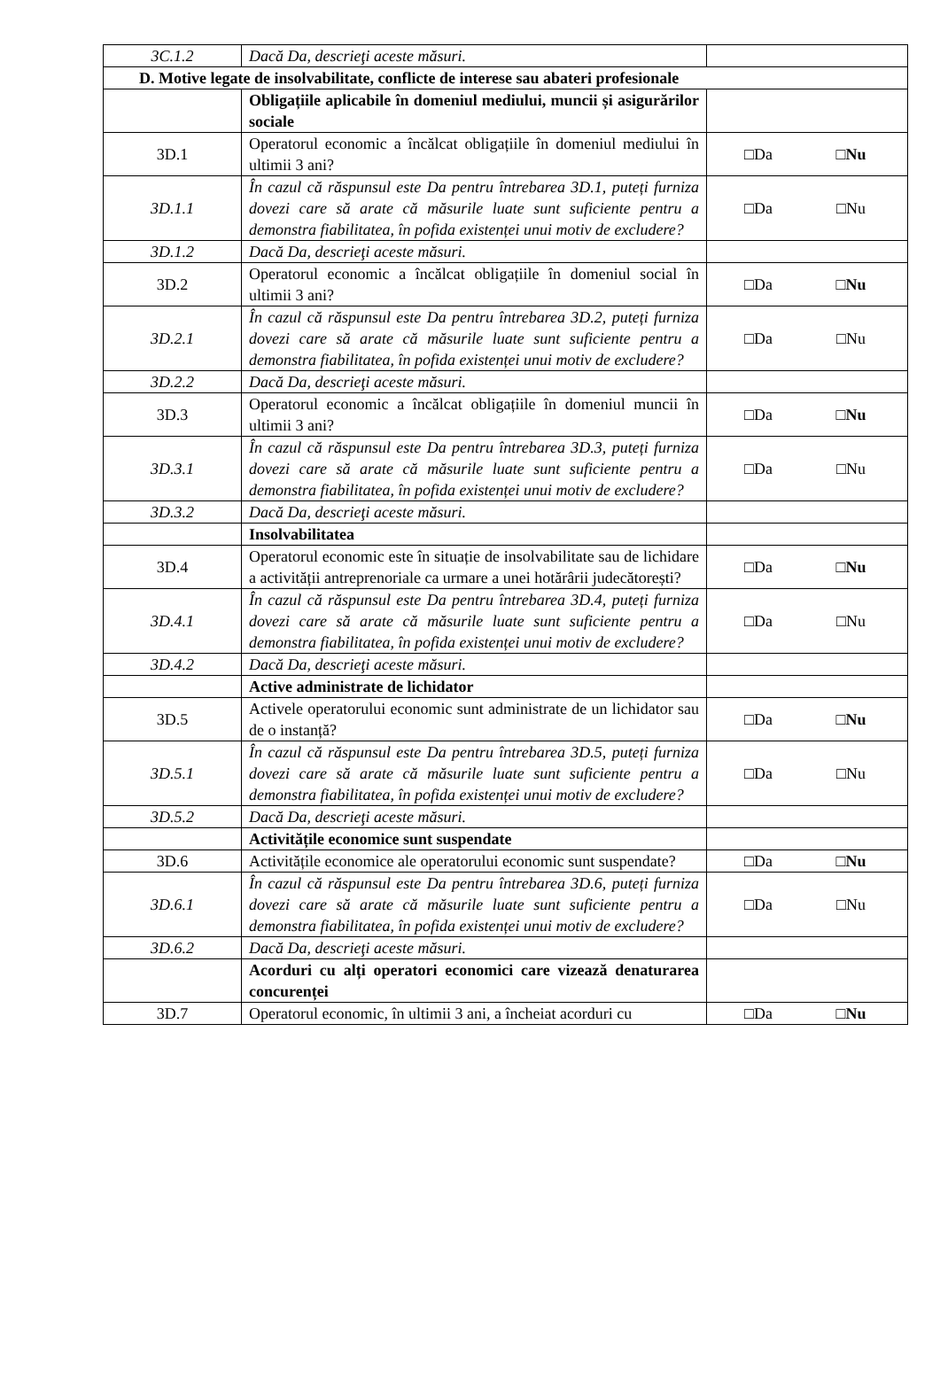| 3C.1.2 | Dacă Da, descrieţi aceste măsuri. | |
| D. Motive legate de insolvabilitate, conflicte de interese sau abateri profesionale | | |
| | Obligațiile aplicabile în domeniul mediului, muncii și asigurărilor sociale | |
| 3D.1 | Operatorul economic a încălcat obligațiile în domeniul mediului în ultimii 3 ani? | □Da □Nu |
| 3D.1.1 | În cazul că răspunsul este Da pentru întrebarea 3D.1, puteți furniza dovezi care să arate că măsurile luate sunt suficiente pentru a demonstra fiabilitatea, în pofida existenței unui motiv de excludere? | □Da □Nu |
| 3D.1.2 | Dacă Da, descrieţi aceste măsuri. | |
| 3D.2 | Operatorul economic a încălcat obligațiile în domeniul social în ultimii 3 ani? | □Da □Nu |
| 3D.2.1 | În cazul că răspunsul este Da pentru întrebarea 3D.2, puteți furniza dovezi care să arate că măsurile luate sunt suficiente pentru a demonstra fiabilitatea, în pofida existenței unui motiv de excludere? | □Da □Nu |
| 3D.2.2 | Dacă Da, descrieţi aceste măsuri. | |
| 3D.3 | Operatorul economic a încălcat obligațiile în domeniul muncii în ultimii 3 ani? | □Da □Nu |
| 3D.3.1 | În cazul că răspunsul este Da pentru întrebarea 3D.3, puteți furniza dovezi care să arate că măsurile luate sunt suficiente pentru a demonstra fiabilitatea, în pofida existenței unui motiv de excludere? | □Da □Nu |
| 3D.3.2 | Dacă Da, descrieţi aceste măsuri. | |
| | Insolvabilitatea | |
| 3D.4 | Operatorul economic este în situație de insolvabilitate sau de lichidare a activității antreprenoriale ca urmare a unei hotărârii judecătorești? | □Da □Nu |
| 3D.4.1 | În cazul că răspunsul este Da pentru întrebarea 3D.4, puteți furniza dovezi care să arate că măsurile luate sunt suficiente pentru a demonstra fiabilitatea, în pofida existenței unui motiv de excludere? | □Da □Nu |
| 3D.4.2 | Dacă Da, descrieţi aceste măsuri. | |
| | Active administrate de lichidator | |
| 3D.5 | Activele operatorului economic sunt administrate de un lichidator sau de o instanță? | □Da □Nu |
| 3D.5.1 | În cazul că răspunsul este Da pentru întrebarea 3D.5, puteți furniza dovezi care să arate că măsurile luate sunt suficiente pentru a demonstra fiabilitatea, în pofida existenței unui motiv de excludere? | □Da □Nu |
| 3D.5.2 | Dacă Da, descrieţi aceste măsuri. | |
| | Activitățile economice sunt suspendate | |
| 3D.6 | Activitățile economice ale operatorului economic sunt suspendate? | □Da □Nu |
| 3D.6.1 | În cazul că răspunsul este Da pentru întrebarea 3D.6, puteți furniza dovezi care să arate că măsurile luate sunt suficiente pentru a demonstra fiabilitatea, în pofida existenței unui motiv de excludere? | □Da □Nu |
| 3D.6.2 | Dacă Da, descrieţi aceste măsuri. | |
| | Acorduri cu alți operatori economici care vizează denaturarea concurenței | |
| 3D.7 | Operatorul economic, în ultimii 3 ani, a încheiat acorduri cu | □Da □Nu |